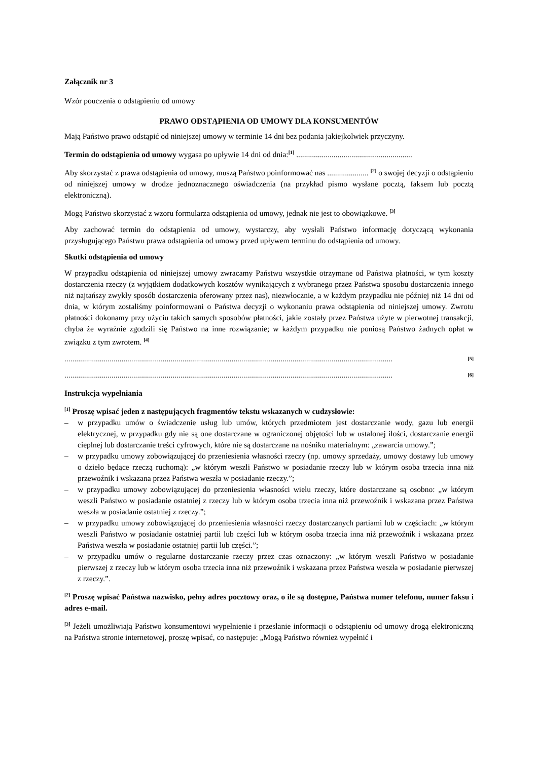Załącznik nr 3
Wzór pouczenia o odstąpieniu od umowy
PRAWO ODSTĄPIENIA OD UMOWY DLA KONSUMENTÓW
Mają Państwo prawo odstąpić od niniejszej umowy w terminie 14 dni bez podania jakiejkolwiek przyczyny.
Termin do odstąpienia od umowy wygasa po upływie 14 dni od dnia:<sup>[1]</sup> ...........................................................
Aby skorzystać z prawa odstąpienia od umowy, muszą Państwo poinformować nas ..................... <sup>[2]</sup> o swojej decyzji o odstąpieniu od niniejszej umowy w drodze jednoznacznego oświadczenia (na przykład pismo wysłane pocztą, faksem lub pocztą elektroniczną).
Mogą Państwo skorzystać z wzoru formularza odstąpienia od umowy, jednak nie jest to obowiązkowe. <sup>[3]</sup>
Aby zachować termin do odstąpienia od umowy, wystarczy, aby wysłali Państwo informację dotyczącą wykonania przysługującego Państwu prawa odstąpienia od umowy przed upływem terminu do odstąpienia od umowy.
Skutki odstąpienia od umowy
W przypadku odstąpienia od niniejszej umowy zwracamy Państwu wszystkie otrzymane od Państwa płatności, w tym koszty dostarczenia rzeczy (z wyjątkiem dodatkowych kosztów wynikających z wybranego przez Państwa sposobu dostarczenia innego niż najtańszy zwykły sposób dostarczenia oferowany przez nas), niezwłocznie, a w każdym przypadku nie później niż 14 dni od dnia, w którym zostaliśmy poinformowani o Państwa decyzji o wykonaniu prawa odstąpienia od niniejszej umowy. Zwrotu płatności dokonamy przy użyciu takich samych sposobów płatności, jakie zostały przez Państwa użyte w pierwotnej transakcji, chyba że wyraźnie zgodzili się Państwo na inne rozwiązanie; w każdym przypadku nie poniosą Państwo żadnych opłat w związku z tym zwrotem. <sup>[4]</sup>
.......................................................................................................................................................................<sup>[5]</sup>
.......................................................................................................................................................................<sup>[6]</sup>
Instrukcja wypełniania
<sup>[1]</sup> Proszę wpisać jeden z następujących fragmentów tekstu wskazanych w cudzysłowie:
– w przypadku umów o świadczenie usług lub umów, których przedmiotem jest dostarczanie wody, gazu lub energii elektrycznej, w przypadku gdy nie są one dostarczane w ograniczonej objętości lub w ustalonej ilości, dostarczanie energii cieplnej lub dostarczanie treści cyfrowych, które nie są dostarczane na nośniku materialnym: „zawarcia umowy.”;
– w przypadku umowy zobowiązującej do przeniesienia własności rzeczy (np. umowy sprzedaży, umowy dostawy lub umowy o dzieło będące rzeczą ruchomą): „w którym weszli Państwo w posiadanie rzeczy lub w którym osoba trzecia inna niż przewoźnik i wskazana przez Państwa weszła w posiadanie rzeczy.”;
– w przypadku umowy zobowiązującej do przeniesienia własności wielu rzeczy, które dostarczane są osobno: „w którym weszli Państwo w posiadanie ostatniej z rzeczy lub w którym osoba trzecia inna niż przewoźnik i wskazana przez Państwa weszła w posiadanie ostatniej z rzeczy.”;
– w przypadku umowy zobowiązującej do przeniesienia własności rzeczy dostarczanych partiami lub w częściach: „w którym weszli Państwo w posiadanie ostatniej partii lub części lub w którym osoba trzecia inna niż przewoźnik i wskazana przez Państwa weszła w posiadanie ostatniej partii lub części.”;
– w przypadku umów o regularne dostarczanie rzeczy przez czas oznaczony: „w którym weszli Państwo w posiadanie pierwszej z rzeczy lub w którym osoba trzecia inna niż przewoźnik i wskazana przez Państwa weszła w posiadanie pierwszej z rzeczy.”.
<sup>[2]</sup> Proszę wpisać Państwa nazwisko, pełny adres pocztowy oraz, o ile są dostępne, Państwa numer telefonu, numer faksu i adres e-mail.
<sup>[3]</sup> Jeżeli umożliwiają Państwo konsumentowi wypełnienie i przesłanie informacji o odstąpieniu od umowy drogą elektroniczną na Państwa stronie internetowej, proszę wpisać, co następuje: „Mogą Państwo również wypełnić i